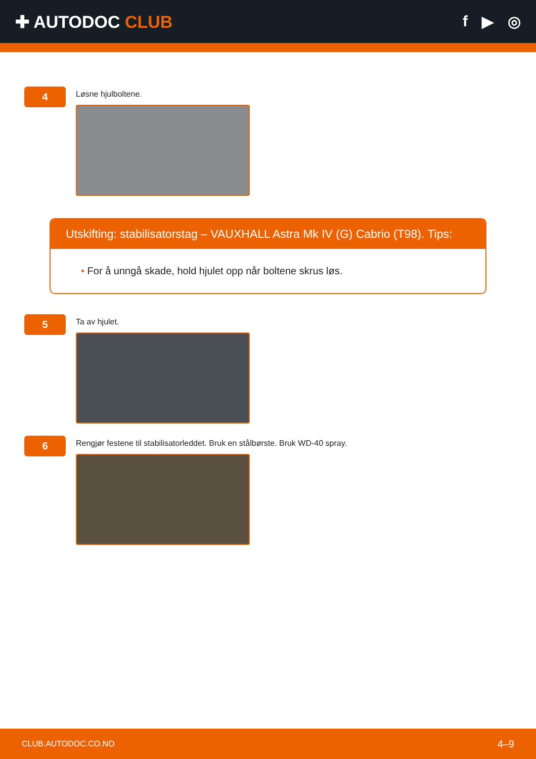✚ AUTODOC CLUB f ▶ ◎
4
Løsne hjulboltene.
Utskifting: stabilisatorstag – VAUXHALL Astra Mk IV (G) Cabrio (T98). Tips:
• For å unngå skade, hold hjulet opp når boltene skrus løs.
5
Ta av hjulet.
6
Rengjør festene til stabilisatorleddet. Bruk en stålbørste. Bruk WD-40 spray.
CLUB.AUTODOC.CO.NO 4–9